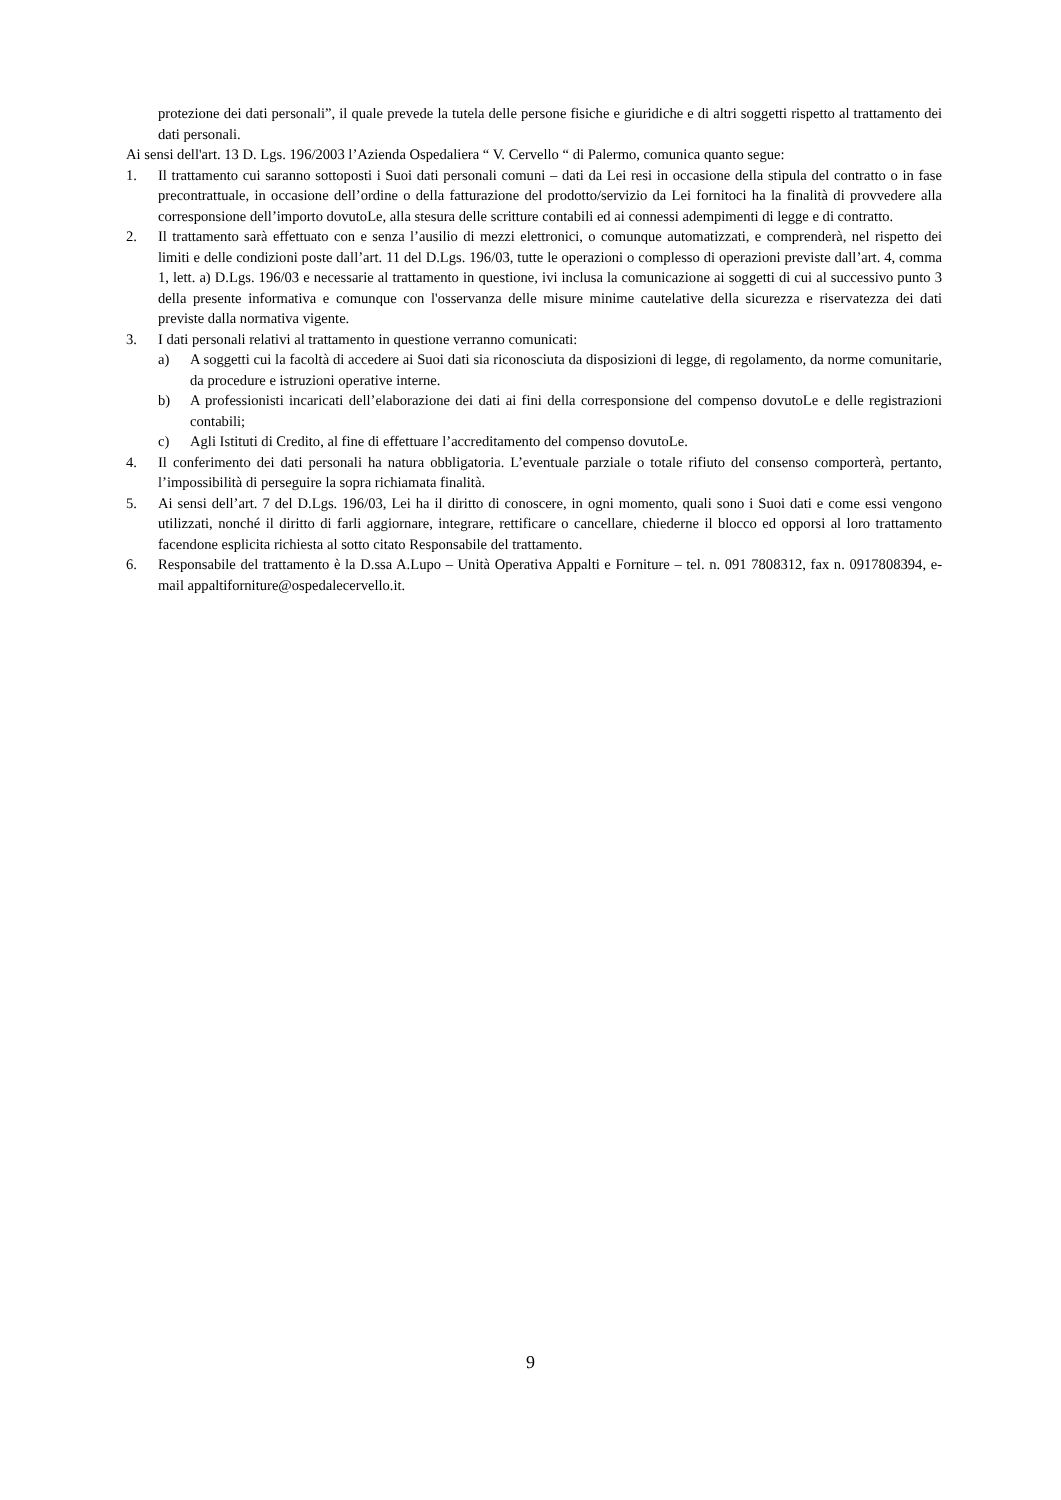protezione dei dati personali”, il quale prevede la tutela delle persone fisiche e giuridiche e di altri soggetti rispetto al trattamento dei dati personali.
Ai sensi dell'art. 13 D. Lgs. 196/2003 l’Azienda Ospedaliera “ V. Cervello “ di Palermo, comunica quanto segue:
1. Il trattamento cui saranno sottoposti i Suoi dati personali comuni – dati da Lei resi in occasione della stipula del contratto o in fase precontrattuale, in occasione dell’ordine o della fatturazione del prodotto/servizio da Lei fornitoci ha la finalità di provvedere alla corresponsione dell’importo dovutoLe, alla stesura delle scritture contabili ed ai connessi adempimenti di legge e di contratto.
2. Il trattamento sarà effettuato con e senza l’ausilio di mezzi elettronici, o comunque automatizzati, e comprenderà, nel rispetto dei limiti e delle condizioni poste dall’art. 11 del D.Lgs. 196/03, tutte le operazioni o complesso di operazioni previste dall’art. 4, comma 1, lett. a) D.Lgs. 196/03 e necessarie al trattamento in questione, ivi inclusa la comunicazione ai soggetti di cui al successivo punto 3 della presente informativa e comunque con l'osservanza delle misure minime cautelative della sicurezza e riservatezza dei dati previste dalla normativa vigente.
3. I dati personali relativi al trattamento in questione verranno comunicati:
a) A soggetti cui la facoltà di accedere ai Suoi dati sia riconosciuta da disposizioni di legge, di regolamento, da norme comunitarie, da procedure e istruzioni operative interne.
b) A professionisti incaricati dell’elaborazione dei dati ai fini della corresponsione del compenso dovutoLe e delle registrazioni contabili;
c) Agli Istituti di Credito, al fine di effettuare l’accreditamento del compenso dovutoLe.
4. Il conferimento dei dati personali ha natura obbligatoria. L’eventuale parziale o totale rifiuto del consenso comporterà, pertanto, l’impossibilità di perseguire la sopra richiamata finalità.
5. Ai sensi dell’art. 7 del D.Lgs. 196/03, Lei ha il diritto di conoscere, in ogni momento, quali sono i Suoi dati e come essi vengono utilizzati, nonché il diritto di farli aggiornare, integrare, rettificare o cancellare, chiederne il blocco ed opporsi al loro trattamento facendone esplicita richiesta al sotto citato Responsabile del trattamento.
6. Responsabile del trattamento è la D.ssa A.Lupo – Unità Operativa Appalti e Forniture – tel. n. 091 7808312, fax n. 0917808394, e-mail appaltiforniture@ospedalecervello.it.
9